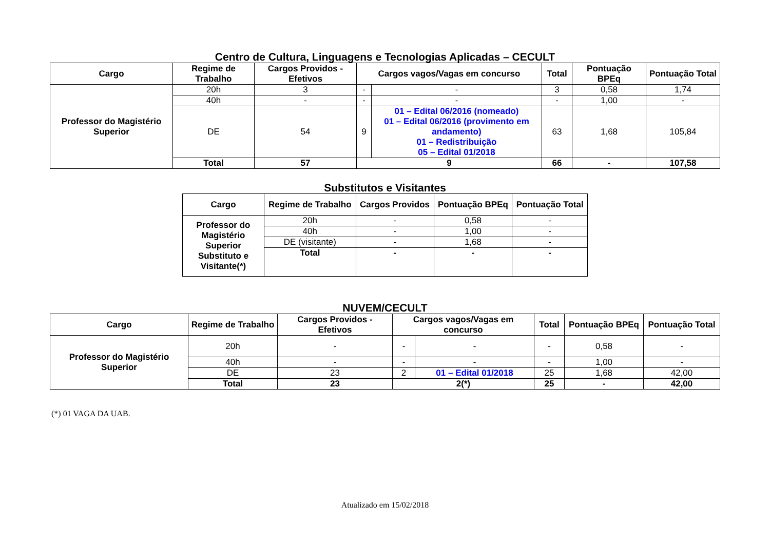Centro de Cultura, Linguagens e Tecnologias Aplicadas – CECULT
| Cargo | Regime de Trabalho | Cargos Providos - Efetivos | Cargos vagos/Vagas em concurso | | Total | Pontuação BPEq | Pontuação Total |
| --- | --- | --- | --- | --- | --- | --- | --- |
| Professor do Magistério Superior | 20h | 3 | - | - | 3 | 0,58 | 1,74 |
| | 40h | - | - | - | - | 1,00 | - |
| | DE | 54 | 9 | 01 – Edital 06/2016 (nomeado) 01 – Edital 06/2016 (provimento em andamento) 01 – Redistribuição 05 – Edital 01/2018 | 63 | 1,68 | 105,84 |
| | Total | 57 | 9 | | 66 | - | 107,58 |
Substitutos e Visitantes
| Cargo | Regime de Trabalho | Cargos Providos | Pontuação BPEq | Pontuação Total |
| --- | --- | --- | --- | --- |
| Professor do Magistério Superior Substituto e Visitante(*) | 20h | - | 0,58 | - |
| | 40h | - | 1,00 | - |
| | DE (visitante) | - | 1,68 | - |
| | Total | - | - | - |
NUVEM/CECULT
| Cargo | Regime de Trabalho | Cargos Providos - Efetivos | Cargos vagos/Vagas em concurso | | Total | Pontuação BPEq | Pontuação Total |
| --- | --- | --- | --- | --- | --- | --- | --- |
| Professor do Magistério Superior | 20h | - | - | - | - | 0,58 | - |
| | 40h | - | - | - | - | 1,00 | - |
| | DE | 23 | 2 | 01 – Edital 01/2018 | 25 | 1,68 | 42,00 |
| | Total | 23 | 2(*) | | 25 | - | 42,00 |
(*) 01 VAGA DA UAB.
Atualizado em 15/02/2018